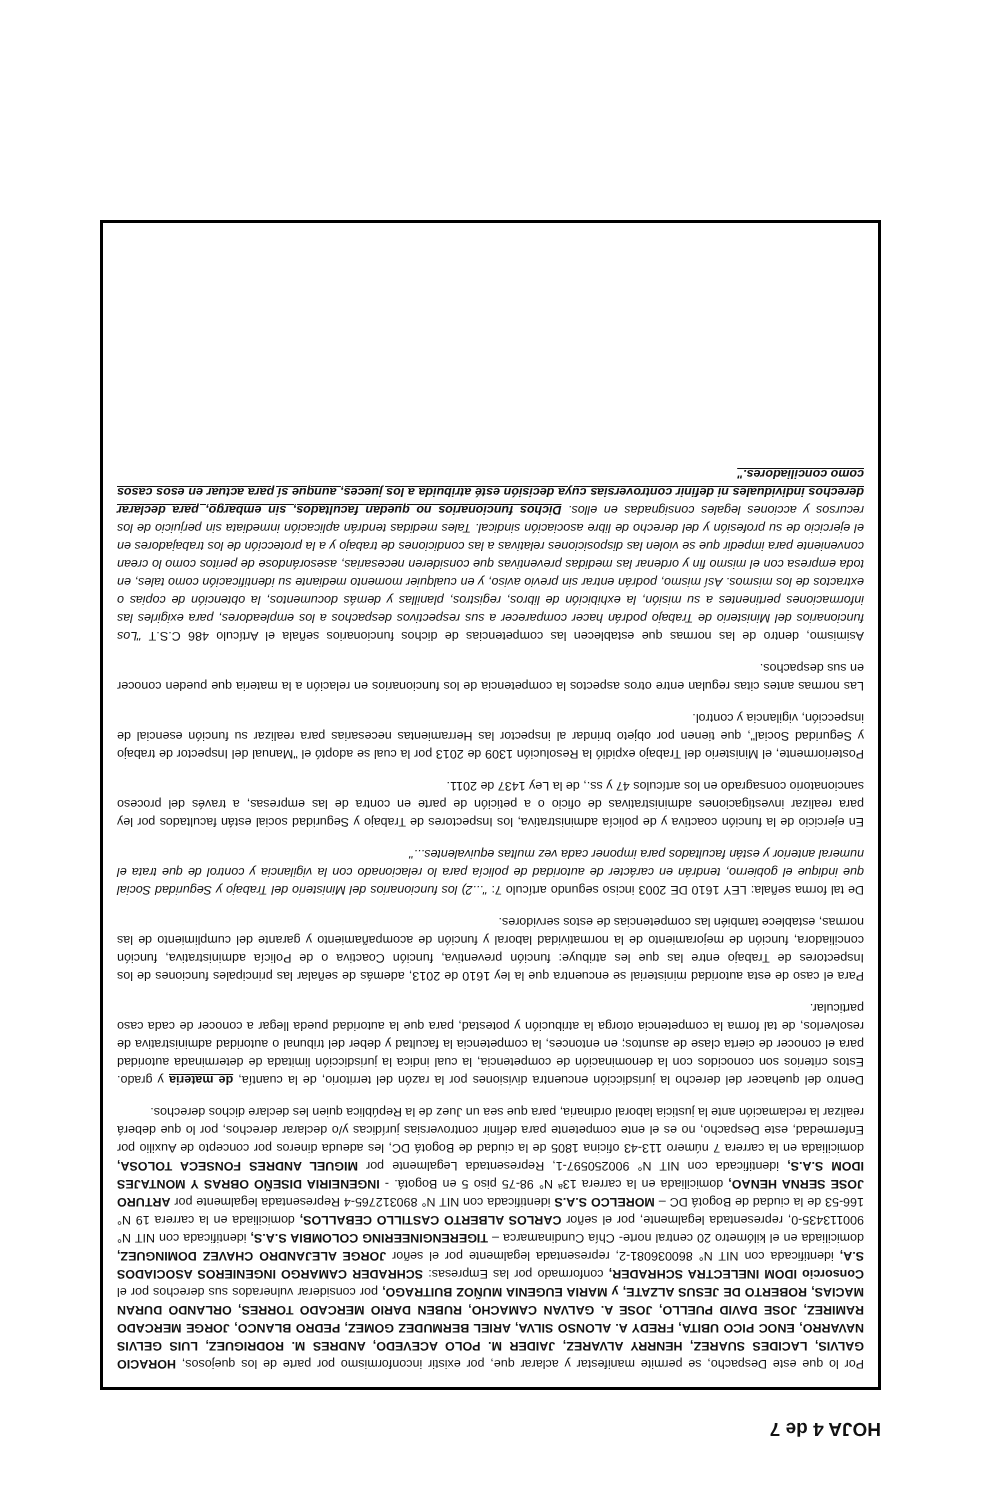HOJA 4 de 7
Por lo que este Despacho, se permite manifestar y aclarar que, por existir inconformismo por parte de los quejosos, HORACIO GALVIS, LACIDES SUAREZ, HENRRY ALVAREZ, JAIDER M. POLO ACEVEDO, ANDRES M. RODRIGUEZ, LUIS GELVIS NAVARRO, ENOC PICO UBITA, FREDY A. ALONSO SILVA, ARIEL BERMUDEZ GOMEZ, PEDRO BLANCO, JORGE MERCADO RAMIREZ, JOSE DAVID PUELLO, JOSE A. GALVAN CAMACHO, RUBEN DARIO MERCADO TORRES, ORLANDO DURAN MACIAS, ROBERTO DE JESUS ALZATE, y MARIA EUGENIA MUÑOZ BUITRAGO, por considerar vulnerados sus derechos por el Consorcio IDOM INELECTRA SCHRADER, conformado por las Empresas: SCHRADER CAMARGO INGENIEROS ASOCIADOS S.A, identificada con NIT N° 860036081-2, representada legalmente por el señor JORGE ALEJANDRO CHAVEZ DOMINGUEZ, domiciliada en el kilómetro 20 central norte- Chía Cundinamarca – TIGERENGINEERING COLOMBIA S.A.S, identificada con NIT N° 900113435-0, representada legalmente, por el señor CARLOS ALBERTO CASTILLO CEBALLOS, domiciliada en la carrera 19 N° 166-53 de la ciudad de Bogotá DC – MORELCO S.A.S identificada con NIT N° 890312765-4 Representada legalmente por ARTURO JOSE SERNA HENAO, domiciliada en la carrera 13ª N° 98-75 piso 5 en Bogotá. - INGENEIRIA DISEÑO OBRAS Y MONTAJES IDOM S.A.S, identificada con NIT N° 900250597-1, Representada Legalmente por MIGUEL ANDRES FONSECA TOLOSA, domiciliada en la carrera 7 número 113-43 oficina 1805 de la ciudad de Bogotá DC, les adeuda dineros por concepto de Auxilio por Enfermedad, este Despacho, no es el ente competente para definir controversias jurídicas y/o declarar derechos, por lo que deberá realizar la reclamación ante la justicia laboral ordinaria, para que sea un Juez de la República quien les declare dichos derechos.
Dentro del quehacer del derecho la jurisdicción encuentra divisiones por la razón del territorio, de la cuantía, de materia y grado. Estos criterios son conocidos con la denominación de competencia, la cual indica la jurisdicción limitada de determinada autoridad para el conocer de cierta clase de asuntos; en entonces, la competencia la facultad y deber del tribunal o autoridad administrativa de resolverlos, de tal forma la competencia otorga la atribución y potestad, para que la autoridad pueda llegar a conocer de cada caso particular.
Para el caso de esta autoridad ministerial se encuentra que la ley 1610 de 2013, además de señalar las principales funciones de los Inspectores de Trabajo entre las que les atribuye: función preventiva, función Coactiva o de Policía administrativa, función conciliadora, función de mejoramiento de la normatividad laboral y función de acompañamiento y garante del cumplimiento de las normas, establece también las competencias de estos servidores.
De tal forma señala: LEY 1610 DE 2003 inciso segundo artículo 7: "...2) los funcionarios del Ministerio del Trabajo y Seguridad Social que indique el gobierno, tendrán en carácter de autoridad de policía para lo relacionado con la vigilancia y control de que trata el numeral anterior y están facultados para imponer cada vez multas equivalentes..."
En ejercicio de la función coactiva y de policía administrativa, los Inspectores de Trabajo y Seguridad social están facultados por ley para realizar investigaciones administrativas de oficio o a petición de parte en contra de las empresas, a través del proceso sancionatorio consagrado en los artículos 47 y ss., de la Ley 1437 de 2011.
Posteriormente, el Ministerio del Trabajo expidió la Resolución 1309 de 2013 por la cual se adoptó el "Manual del Inspector de trabajo y Seguridad Social", que tienen por objeto brindar al inspector las Herramientas necesarias para realizar su función esencial de inspección, vigilancia y control.
Las normas antes citas regulan entre otros aspectos la competencia de los funcionarios en relación a la materia que pueden conocer en sus despachos.
Asimismo, dentro de las normas que establecen las competencias de dichos funcionarios señala el Artículo 486 C.S.T "Los funcionarios del Ministerio de Trabajo podrán hacer comparecer a sus respectivos despachos a los empleadores, para exigirles las informaciones pertinentes a su misión, la exhibición de libros, registros, planillas y demás documentos, la obtención de copias o extractos de los mismos. Así mismo, podrán entrar sin previo aviso, y en cualquier momento mediante su identificación como tales, en toda empresa con el mismo fin y ordenar las medidas preventivas que consideren necesarias, asesorándose de peritos como lo crean conveniente para impedir que se violen las disposiciones relativas a las condiciones de trabajo y a la protección de los trabajadores en el ejercicio de su profesión y del derecho de libre asociación sindical. Tales medidas tendrán aplicación inmediata sin perjuicio de los recursos y acciones legales consignadas en ellos. Dichos funcionarios no quedan facultados, sin embargo, para declarar derechos individuales ni definir controversias cuya decisión esté atribuida a los jueces, aunque sí para actuar en esos casos como conciliadores."